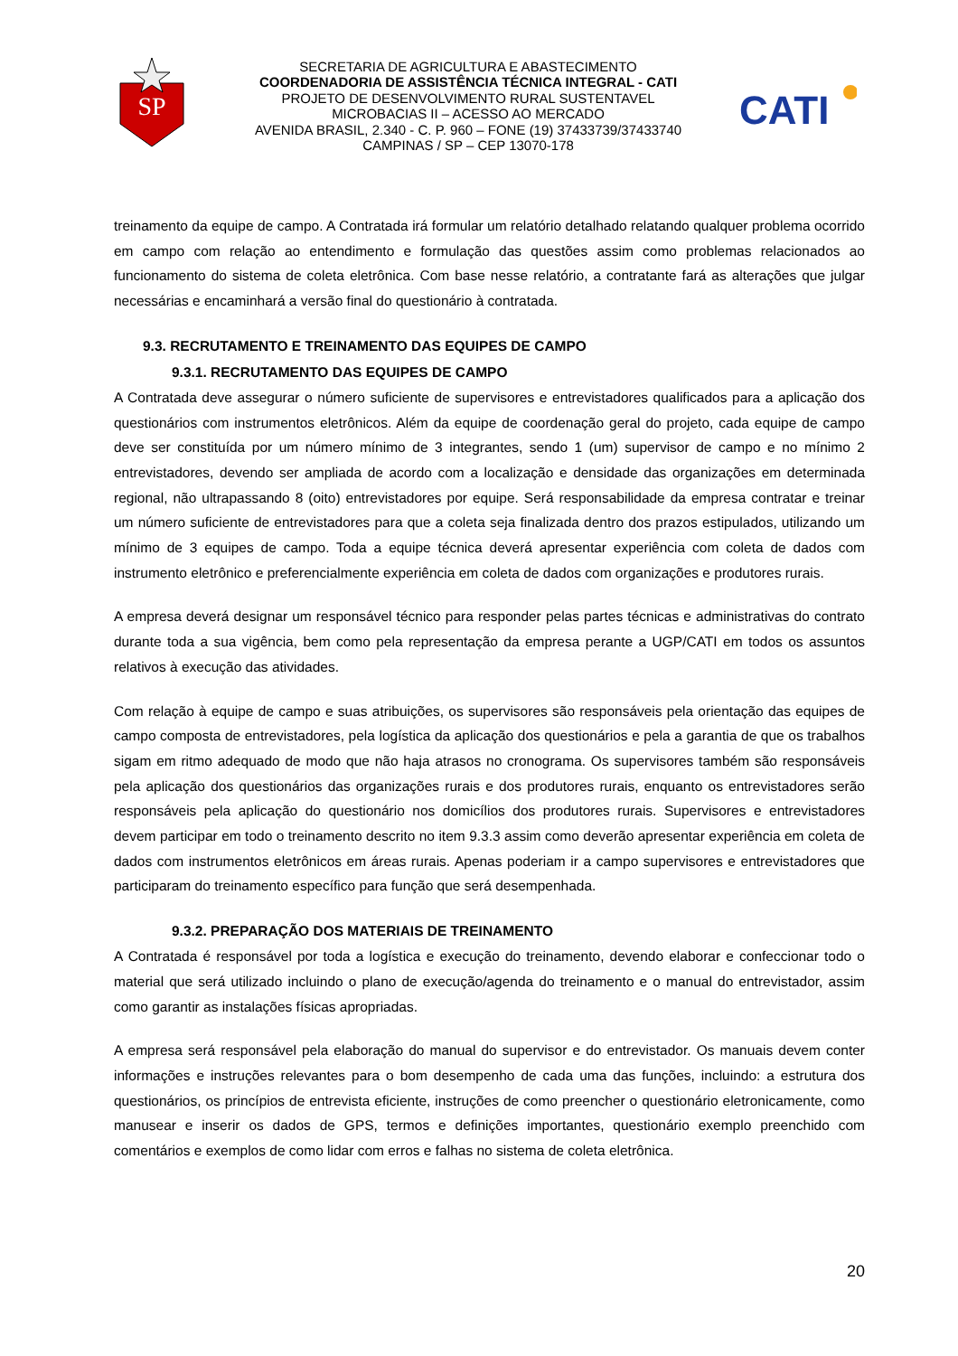SP
SECRETARIA DE AGRICULTURA E ABASTECIMENTO
COORDENADORIA DE ASSISTÊNCIA TÉCNICA INTEGRAL - CATI
PROJETO DE DESENVOLVIMENTO RURAL SUSTENTAVEL
MICROBACIAS II – ACESSO AO MERCADO
AVENIDA BRASIL, 2.340 - C. P. 960 – FONE (19) 37433739/37433740
CAMPINAS / SP – CEP 13070-178
CATI
treinamento da equipe de campo. A Contratada irá formular um relatório detalhado relatando qualquer problema ocorrido em campo com relação ao entendimento e formulação das questões assim como problemas relacionados ao funcionamento do sistema de coleta eletrônica. Com base nesse relatório, a contratante fará as alterações que julgar necessárias e encaminhará a versão final do questionário à contratada.
9.3. RECRUTAMENTO E TREINAMENTO DAS EQUIPES DE CAMPO
9.3.1. RECRUTAMENTO DAS EQUIPES DE CAMPO
A Contratada deve assegurar o número suficiente de supervisores e entrevistadores qualificados para a aplicação dos questionários com instrumentos eletrônicos. Além da equipe de coordenação geral do projeto, cada equipe de campo deve ser constituída por um número mínimo de 3 integrantes, sendo 1 (um) supervisor de campo e no mínimo 2 entrevistadores, devendo ser ampliada de acordo com a localização e densidade das organizações em determinada regional, não ultrapassando 8 (oito) entrevistadores por equipe. Será responsabilidade da empresa contratar e treinar um número suficiente de entrevistadores para que a coleta seja finalizada dentro dos prazos estipulados, utilizando um mínimo de 3 equipes de campo. Toda a equipe técnica deverá apresentar experiência com coleta de dados com instrumento eletrônico e preferencialmente experiência em coleta de dados com organizações e produtores rurais.
A empresa deverá designar um responsável técnico para responder pelas partes técnicas e administrativas do contrato durante toda a sua vigência, bem como pela representação da empresa perante a UGP/CATI em todos os assuntos relativos à execução das atividades.
Com relação à equipe de campo e suas atribuições, os supervisores são responsáveis pela orientação das equipes de campo composta de entrevistadores, pela logística da aplicação dos questionários e pela a garantia de que os trabalhos sigam em ritmo adequado de modo que não haja atrasos no cronograma. Os supervisores também são responsáveis pela aplicação dos questionários das organizações rurais e dos produtores rurais, enquanto os entrevistadores serão responsáveis pela aplicação do questionário nos domicílios dos produtores rurais. Supervisores e entrevistadores devem participar em todo o treinamento descrito no item 9.3.3 assim como deverão apresentar experiência em coleta de dados com instrumentos eletrônicos em áreas rurais. Apenas poderiam ir a campo supervisores e entrevistadores que participaram do treinamento específico para função que será desempenhada.
9.3.2. PREPARAÇÃO DOS MATERIAIS DE TREINAMENTO
A Contratada é responsável por toda a logística e execução do treinamento, devendo elaborar e confeccionar todo o material que será utilizado incluindo o plano de execução/agenda do treinamento e o manual do entrevistador, assim como garantir as instalações físicas apropriadas.
A empresa será responsável pela elaboração do manual do supervisor e do entrevistador. Os manuais devem conter informações e instruções relevantes para o bom desempenho de cada uma das funções, incluindo: a estrutura dos questionários, os princípios de entrevista eficiente, instruções de como preencher o questionário eletronicamente, como manusear e inserir os dados de GPS, termos e definições importantes, questionário exemplo preenchido com comentários e exemplos de como lidar com erros e falhas no sistema de coleta eletrônica.
20